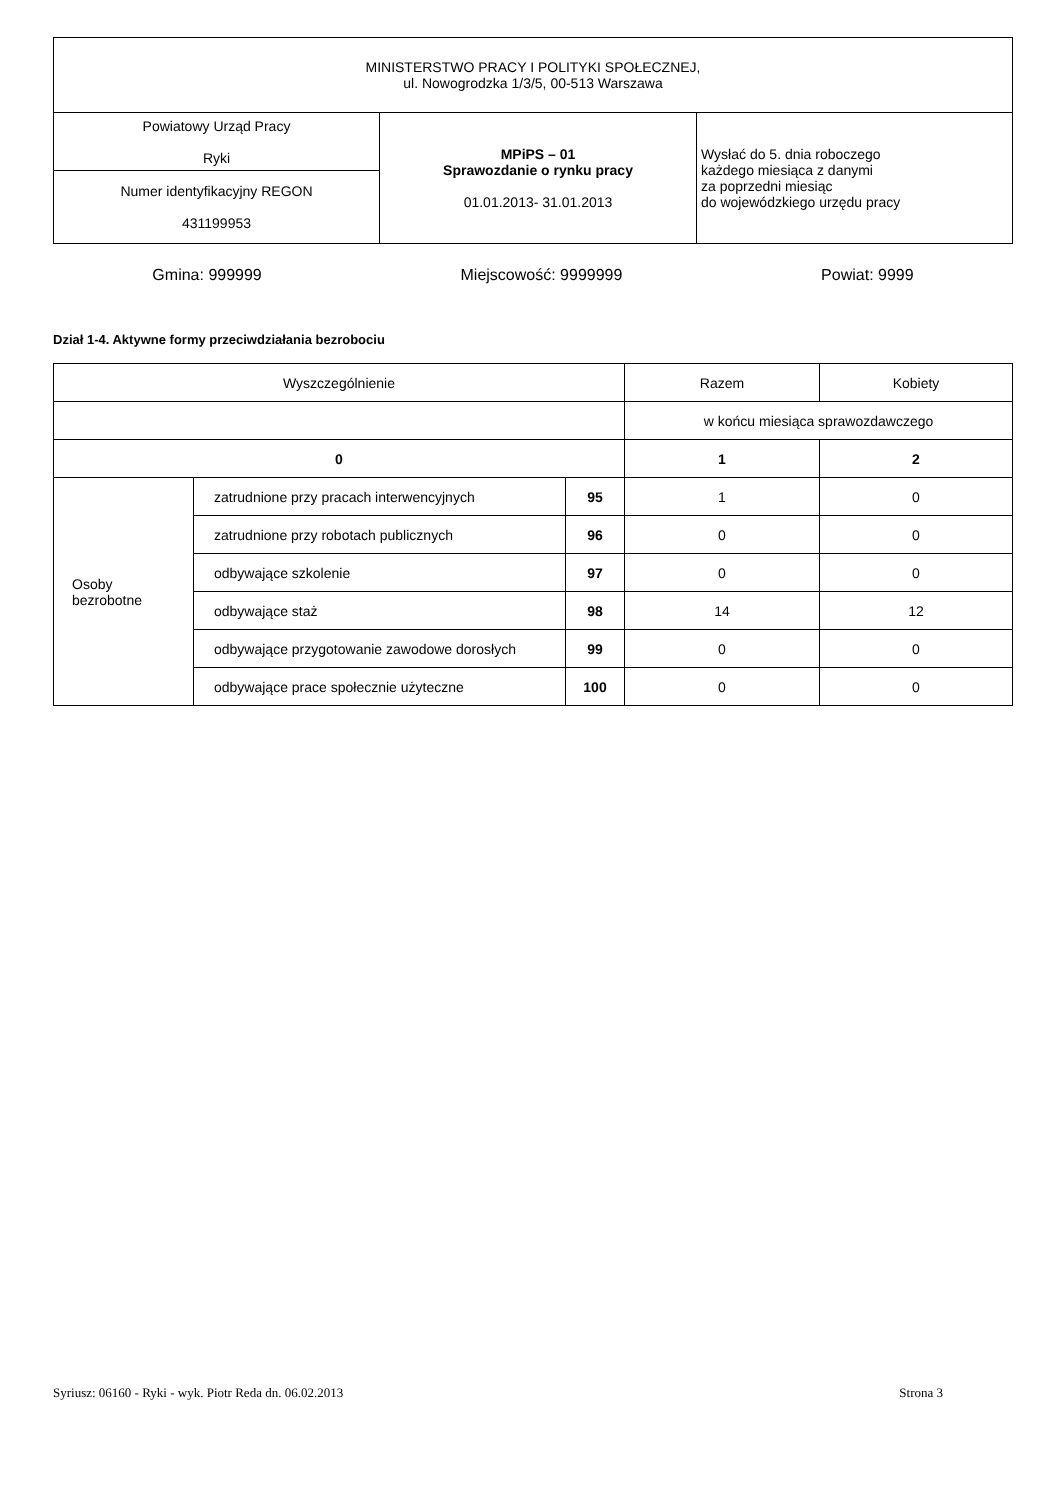| MINISTERSTWO PRACY I POLITYKI SPOŁECZNEJ, ul. Nowogrodzka 1/3/5, 00-513 Warszawa | | |
| Powiatowy Urząd Pracy Ryki | MPiPS – 01 Sprawozdanie o rynku pracy 01.01.2013- 31.01.2013 | Wysłać do 5. dnia roboczego każdego miesiąca z danymi za poprzedni miesiąc do wojewódzkiego urzędu pracy |
| Numer identyfikacyjny REGON 431199953 | | |
Gmina: 999999 Miejscowość: 9999999 Powiat: 9999
Dział 1-4. Aktywne formy przeciwdziałania bezrobociu
| Wyszczególnienie | | | Razem | Kobiety |
| --- | --- | --- | --- | --- |
| | | | w końcu miesiąca sprawozdawczego | |
| 0 | | | 1 | 2 |
| Osoby bezrobotne | zatrudnione przy pracach interwencyjnych | 95 | 1 | 0 |
| | zatrudnione przy robotach publicznych | 96 | 0 | 0 |
| | odbywające szkolenie | 97 | 0 | 0 |
| | odbywające staż | 98 | 14 | 12 |
| | odbywające przygotowanie zawodowe dorosłych | 99 | 0 | 0 |
| | odbywające prace społecznie użyteczne | 100 | 0 | 0 |
Syriusz: 06160 - Ryki - wyk. Piotr Reda dn. 06.02.2013 Strona 3